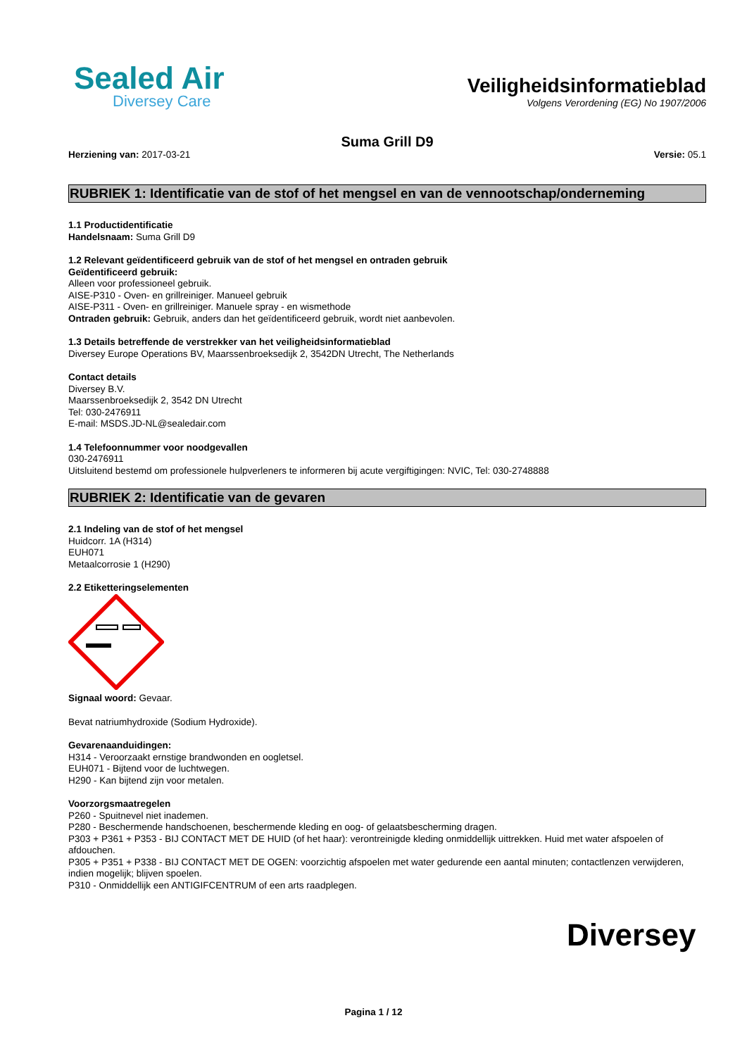Sealed Air
Diversey Care
Veiligheidsinformatieblad
Volgens Verordening (EG) No 1907/2006
Suma Grill D9
Herziening van: 2017-03-21 Versie: 05.1
RUBRIEK 1: Identificatie van de stof of het mengsel en van de vennootschap/onderneming
1.1 Productidentificatie
Handelsnaam: Suma Grill D9
1.2 Relevant geïdentificeerd gebruik van de stof of het mengsel en ontraden gebruik
Geïdentificeerd gebruik:
Alleen voor professioneel gebruik.
AISE-P310 - Oven- en grillreiniger. Manueel gebruik
AISE-P311 - Oven- en grillreiniger. Manuele spray - en wismethode
Ontraden gebruik: Gebruik, anders dan het geïdentificeerd gebruik, wordt niet aanbevolen.
1.3 Details betreffende de verstrekker van het veiligheidsinformatieblad
Diversey Europe Operations BV, Maarssenbroeksedijk 2, 3542DN Utrecht, The Netherlands
Contact details
Diversey B.V.
Maarssenbroeksedijk 2, 3542 DN Utrecht
Tel: 030-2476911
E-mail: MSDS.JD-NL@sealedair.com
1.4 Telefoonnummer voor noodgevallen
030-2476911
Uitsluitend bestemd om professionele hulpverleners te informeren bij acute vergiftigingen: NVIC, Tel: 030-2748888
RUBRIEK 2: Identificatie van de gevaren
2.1 Indeling van de stof of het mengsel
Huidcorr. 1A (H314)
EUH071
Metaalcorrosie 1 (H290)
2.2 Etiketteringselementen
Signaal woord: Gevaar.
Bevat natriumhydroxide (Sodium Hydroxide).
Gevarenaanduidingen:
H314 - Veroorzaakt ernstige brandwonden en oogletsel.
EUH071 - Bijtend voor de luchtwegen.
H290 - Kan bijtend zijn voor metalen.
Voorzorgsmaatregelen
P260 - Spuitnevel niet inademen.
P280 - Beschermende handschoenen, beschermende kleding en oog- of gelaatsbescherming dragen.
P303 + P361 + P353 - BIJ CONTACT MET DE HUID (of het haar): verontreinigde kleding onmiddellijk uittrekken. Huid met water afspoelen of afdouchen.
P305 + P351 + P338 - BIJ CONTACT MET DE OGEN: voorzichtig afspoelen met water gedurende een aantal minuten; contactlenzen verwijderen, indien mogelijk; blijven spoelen.
P310 - Onmiddellijk een ANTIGIFCENTRUM of een arts raadplegen.
Diversey
Pagina 1 / 12